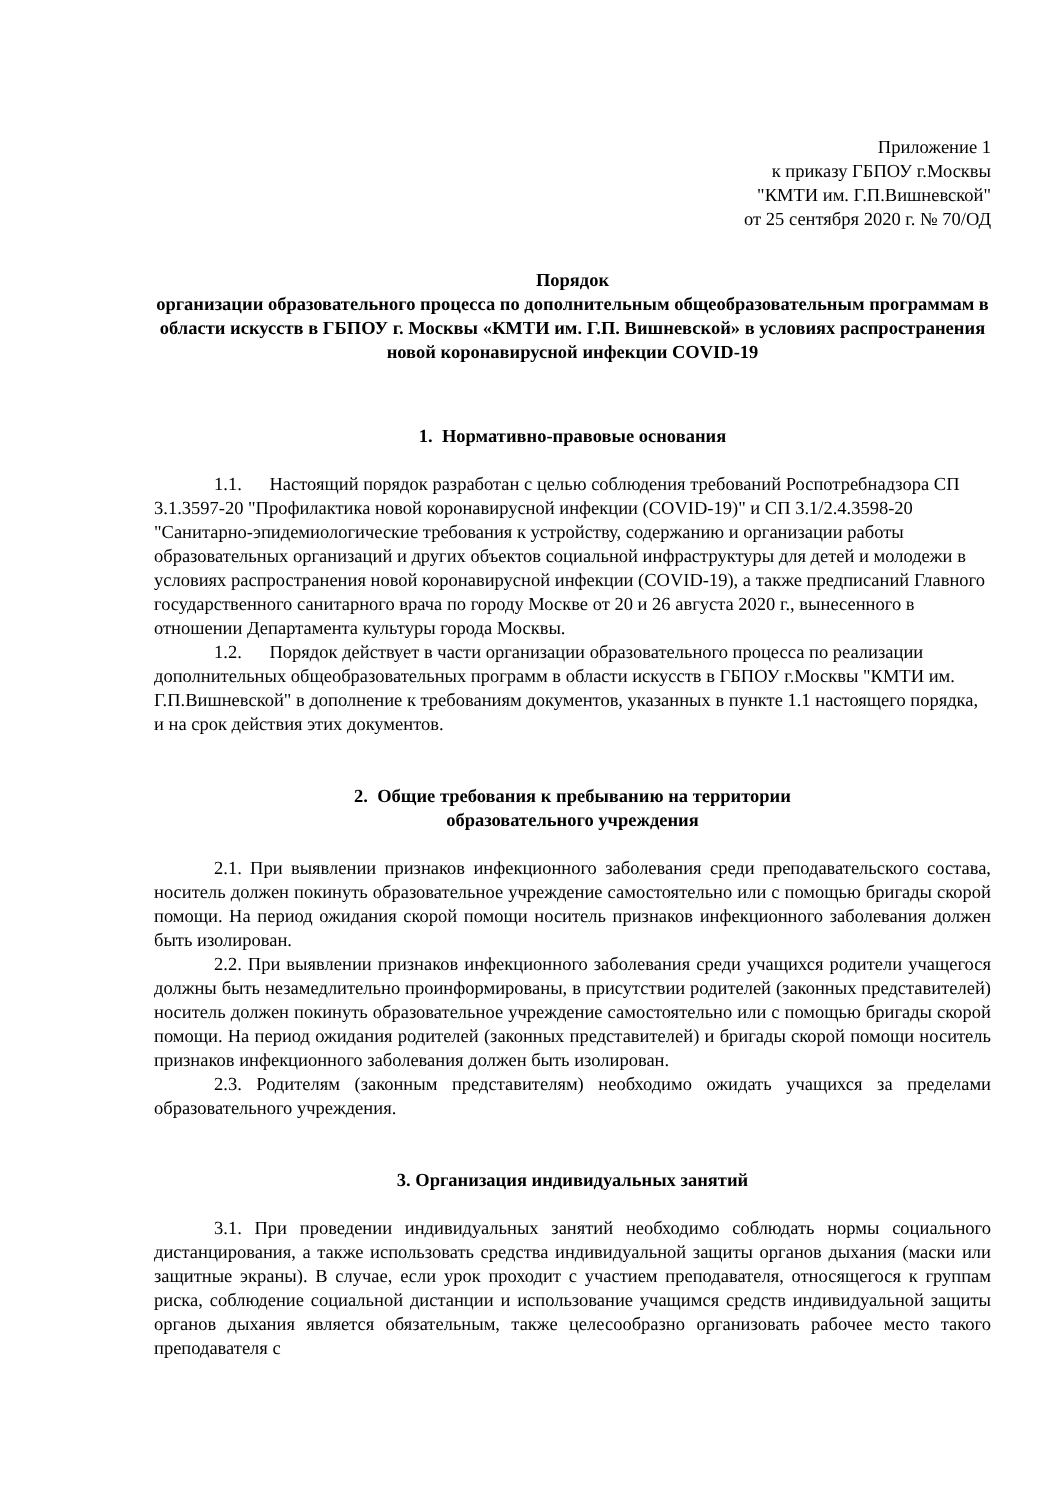Приложение 1
к приказу ГБПОУ г.Москвы
"КМТИ им. Г.П.Вишневской"
от 25 сентября 2020 г. № 70/ОД
Порядок
организации образовательного процесса по дополнительным общеобразовательным программам в области искусств в ГБПОУ г. Москвы «КМТИ им. Г.П. Вишневской» в условиях распространения новой коронавирусной инфекции COVID-19
1. Нормативно-правовые основания
1.1. Настоящий порядок разработан с целью соблюдения требований Роспотребнадзора СП 3.1.3597-20 "Профилактика новой коронавирусной инфекции (COVID-19)" и СП 3.1/2.4.3598-20 "Санитарно-эпидемиологические требования к устройству, содержанию и организации работы образовательных организаций и других объектов социальной инфраструктуры для детей и молодежи в условиях распространения новой коронавирусной инфекции (COVID-19), а также предписаний Главного государственного санитарного врача по городу Москве от 20 и 26 августа 2020 г., вынесенного в отношении Департамента культуры города Москвы.
1.2. Порядок действует в части организации образовательного процесса по реализации дополнительных общеобразовательных программ в области искусств в ГБПОУ г.Москвы "КМТИ им. Г.П.Вишневской" в дополнение к требованиям документов, указанных в пункте 1.1 настоящего порядка, и на срок действия этих документов.
2. Общие требования к пребыванию на территории
образовательного учреждения
2.1. При выявлении признаков инфекционного заболевания среди преподавательского состава, носитель должен покинуть образовательное учреждение самостоятельно или с помощью бригады скорой помощи. На период ожидания скорой помощи носитель признаков инфекционного заболевания должен быть изолирован.
2.2. При выявлении признаков инфекционного заболевания среди учащихся родители учащегося должны быть незамедлительно проинформированы, в присутствии родителей (законных представителей) носитель должен покинуть образовательное учреждение самостоятельно или с помощью бригады скорой помощи. На период ожидания родителей (законных представителей) и бригады скорой помощи носитель признаков инфекционного заболевания должен быть изолирован.
2.3. Родителям (законным представителям) необходимо ожидать учащихся за пределами образовательного учреждения.
3. Организация индивидуальных занятий
3.1. При проведении индивидуальных занятий необходимо соблюдать нормы социального дистанцирования, а также использовать средства индивидуальной защиты органов дыхания (маски или защитные экраны). В случае, если урок проходит с участием преподавателя, относящегося к группам риска, соблюдение социальной дистанции и использование учащимся средств индивидуальной защиты органов дыхания является обязательным, также целесообразно организовать рабочее место такого преподавателя с